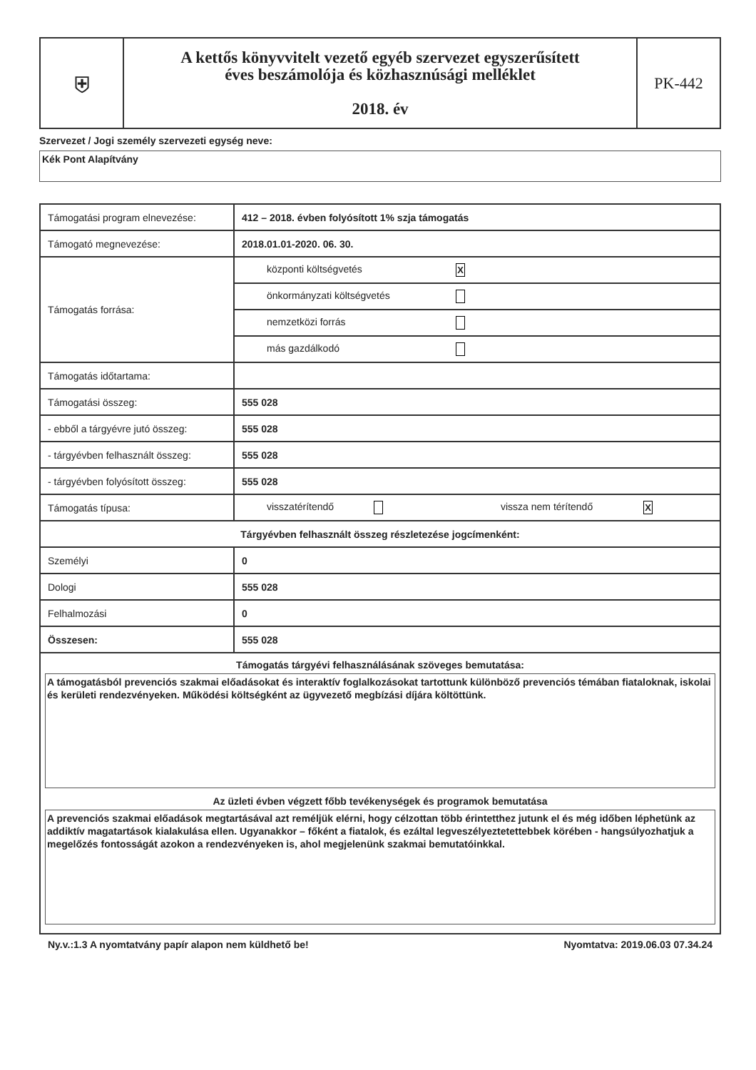| ⛨ | A kettős könyvvitelt vezető egyéb szervezet egyszerűsített éves beszámolója és közhasznúsági melléklet 2018. év | PK-442 |
Szervezet / Jogi személy szervezeti egység neve:
Kék Pont Alapítvány
| Támogatási program elnevezése: | 412 – 2018. évben folyósított 1% szja támogatás |
| Támogató megnevezése: | 2018.01.01-2020. 06. 30. |
| Támogatás forrása: | központi költségvetés X |
| | önkormányzati költségvetés |
| | nemzetközi forrás |
| | más gazdálkodó |
| Támogatás időtartama: | |
| Támogatási összeg: | 555 028 |
| - ebből a tárgyévre jutó összeg: | 555 028 |
| - tárgyévben felhasznált összeg: | 555 028 |
| - tárgyévben folyósított összeg: | 555 028 |
| Támogatás típusa: | visszatérítendő vissza nem térítendő X |
| Tárgyévben felhasznált összeg részletezése jogcímenként: | |
| Személyi | 0 |
| Dologi | 555 028 |
| Felhalmozási | 0 |
| Összesen: | 555 028 |
| Támogatás tárgyévi felhasználásának szöveges bemutatása: A támogatásból prevenciós szakmai előadásokat és interaktív foglalkozásokat tartottunk különböző prevenciós témában fiataloknak, iskolai és kerületi rendezvényeken. Működési költségként az ügyvezető megbízási díjára költöttünk. Az üzleti évben végzett főbb tevékenységek és programok bemutatása A prevenciós szakmai előadások megtartásával azt reméljük elérni, hogy célzottan több érintetthez jutunk el és még időben léphetünk az addiktív magatartások kialakulása ellen. Ugyanakkor – főként a fiatalok, és ezáltal legveszélyeztetettebbek körében - hangsúlyozhatjuk a megelőzés fontosságát azokon a rendezvényeken is, ahol megjelenünk szakmai bemutatóinkkal. | |
Ny.v.:1.3 A nyomtatvány papír alapon nem küldhető be! Nyomtatva: 2019.06.03 07.34.24